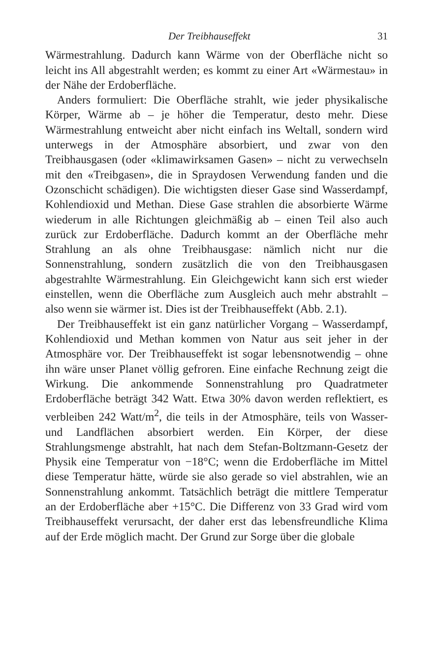Der Treibhauseffekt 31
Wärmestrahlung. Dadurch kann Wärme von der Oberfläche nicht so leicht ins All abgestrahlt werden; es kommt zu einer Art «Wärmestau» in der Nähe der Erdoberfläche.
Anders formuliert: Die Oberfläche strahlt, wie jeder physikalische Körper, Wärme ab – je höher die Temperatur, desto mehr. Diese Wärmestrahlung entweicht aber nicht einfach ins Weltall, sondern wird unterwegs in der Atmosphäre absorbiert, und zwar von den Treibhausgasen (oder «klimawirksamen Gasen» – nicht zu verwechseln mit den «Treibgasen», die in Spraydosen Verwendung fanden und die Ozonschicht schädigen). Die wichtigsten dieser Gase sind Wasserdampf, Kohlendioxid und Methan. Diese Gase strahlen die absorbierte Wärme wiederum in alle Richtungen gleichmäßig ab – einen Teil also auch zurück zur Erdoberfläche. Dadurch kommt an der Oberfläche mehr Strahlung an als ohne Treibhausgase: nämlich nicht nur die Sonnenstrahlung, sondern zusätzlich die von den Treibhausgasen abgestrahlte Wärmestrahlung. Ein Gleichgewicht kann sich erst wieder einstellen, wenn die Oberfläche zum Ausgleich auch mehr abstrahlt – also wenn sie wärmer ist. Dies ist der Treibhauseffekt (Abb. 2.1).
Der Treibhauseffekt ist ein ganz natürlicher Vorgang – Wasserdampf, Kohlendioxid und Methan kommen von Natur aus seit jeher in der Atmosphäre vor. Der Treibhauseffekt ist sogar lebensnotwendig – ohne ihn wäre unser Planet völlig gefroren. Eine einfache Rechnung zeigt die Wirkung. Die ankommende Sonnenstrahlung pro Quadratmeter Erdoberfläche beträgt 342 Watt. Etwa 30% davon werden reflektiert, es verbleiben 242 Watt/m<sup>2</sup>, die teils in der Atmosphäre, teils von Wasser- und Landflächen absorbiert werden. Ein Körper, der diese Strahlungsmenge abstrahlt, hat nach dem Stefan-Boltzmann-Gesetz der Physik eine Temperatur von −18°C; wenn die Erdoberfläche im Mittel diese Temperatur hätte, würde sie also gerade so viel abstrahlen, wie an Sonnenstrahlung ankommt. Tatsächlich beträgt die mittlere Temperatur an der Erdoberfläche aber +15°C. Die Differenz von 33 Grad wird vom Treibhauseffekt verursacht, der daher erst das lebensfreundliche Klima auf der Erde möglich macht. Der Grund zur Sorge über die globale